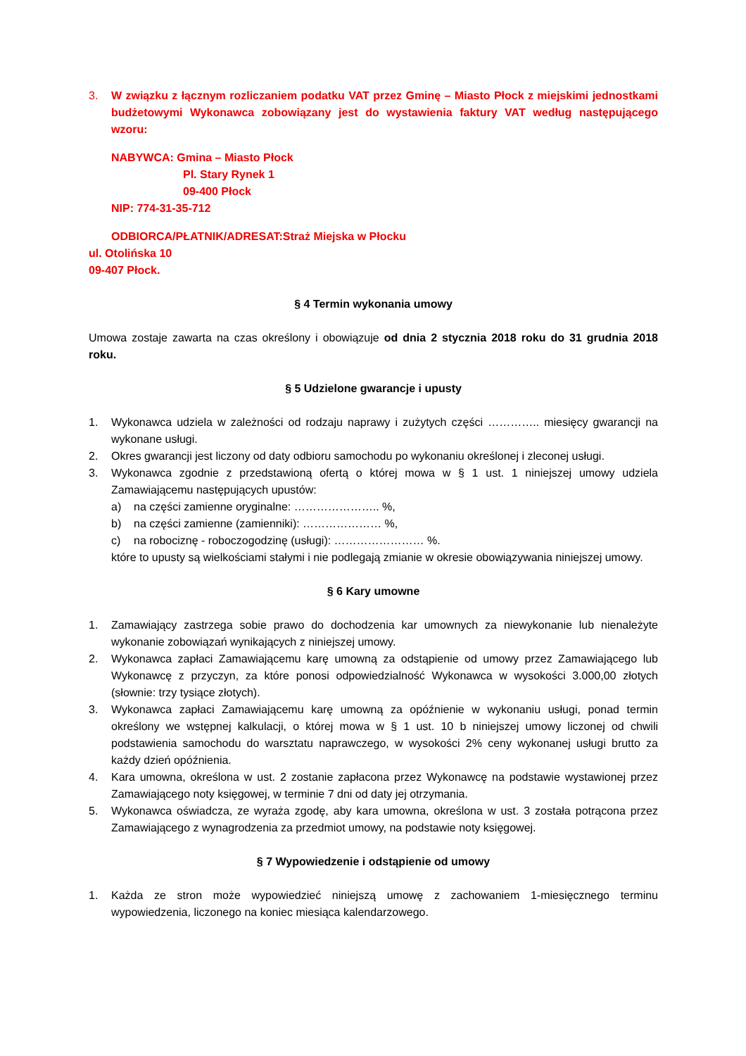3. W związku z łącznym rozliczaniem podatku VAT przez Gminę – Miasto Płock z miejskimi jednostkami budżetowymi Wykonawca zobowiązany jest do wystawienia faktury VAT według następującego wzoru:
NABYWCA: Gmina – Miasto Płock
Pl. Stary Rynek 1
09-400 Płock
NIP: 774-31-35-712
ODBIORCA/PŁATNIK/ADRESAT:Straż Miejska w Płocku
ul. Otolińska 10
09-407 Płock.
§ 4 Termin wykonania umowy
Umowa zostaje zawarta na czas określony i obowiązuje od dnia 2 stycznia 2018 roku do 31 grudnia 2018 roku.
§ 5 Udzielone gwarancje i upusty
1. Wykonawca udziela w zależności od rodzaju naprawy i zużytych części ………….. miesięcy gwarancji na wykonane usługi.
2. Okres gwarancji jest liczony od daty odbioru samochodu po wykonaniu określonej i zleconej usługi.
3. Wykonawca zgodnie z przedstawioną ofertą o której mowa w § 1 ust. 1 niniejszej umowy udziela Zamawiającemu następujących upustów:
a) na części zamienne oryginalne: ………………….. %,
b) na części zamienne (zamienniki): ………………… %,
c) na robociznę - roboczogodzinę (usługi): …………………… %.
które to upusty są wielkościami stałymi i nie podlegają zmianie w okresie obowiązywania niniejszej umowy.
§ 6 Kary umowne
1. Zamawiający zastrzega sobie prawo do dochodzenia kar umownych za niewykonanie lub nienależyte wykonanie zobowiązań wynikających z niniejszej umowy.
2. Wykonawca zapłaci Zamawiającemu karę umowną za odstąpienie od umowy przez Zamawiającego lub Wykonawcę z przyczyn, za które ponosi odpowiedzialność Wykonawca w wysokości 3.000,00 złotych (słownie: trzy tysiące złotych).
3. Wykonawca zapłaci Zamawiającemu karę umowną za opóźnienie w wykonaniu usługi, ponad termin określony we wstępnej kalkulacji, o której mowa w § 1 ust. 10 b niniejszej umowy liczonej od chwili podstawienia samochodu do warsztatu naprawczego, w wysokości 2% ceny wykonanej usługi brutto za każdy dzień opóźnienia.
4. Kara umowna, określona w ust. 2 zostanie zapłacona przez Wykonawcę na podstawie wystawionej przez Zamawiającego noty księgowej, w terminie 7 dni od daty jej otrzymania.
5. Wykonawca oświadcza, ze wyraża zgodę, aby kara umowna, określona w ust. 3 została potrącona przez Zamawiającego z wynagrodzenia za przedmiot umowy, na podstawie noty księgowej.
§ 7 Wypowiedzenie i odstąpienie od umowy
1. Każda ze stron może wypowiedzieć niniejszą umowę z zachowaniem 1-miesięcznego terminu wypowiedzenia, liczonego na koniec miesiąca kalendarzowego.